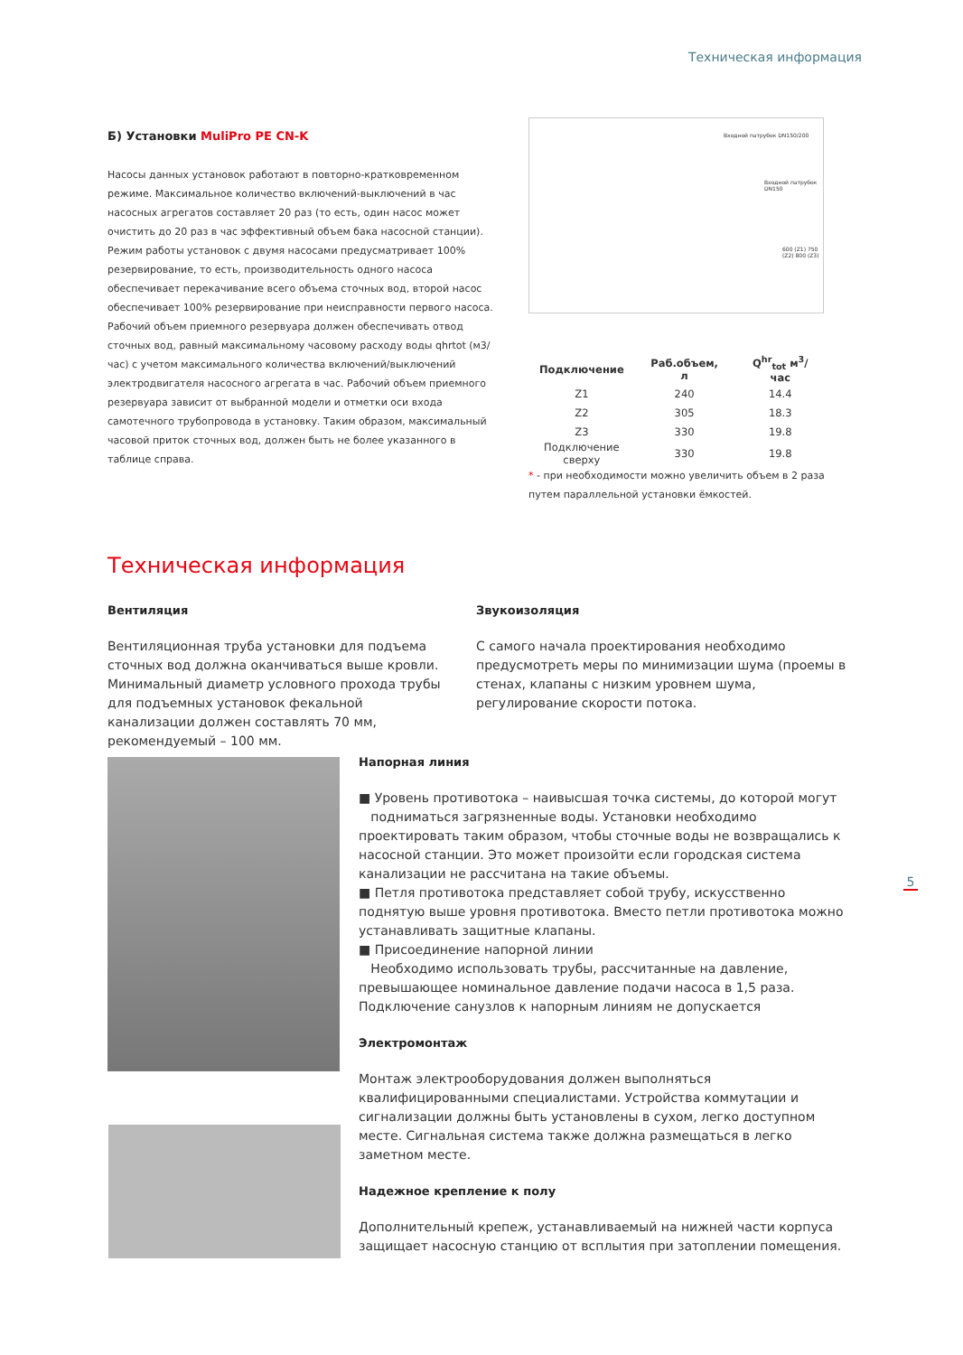Техническая информация
Б) Установки MuliPro PE CN-K
Насосы данных установок работают в повторно-кратковременном режиме. Максимальное количество включений-выключений в час насосных агрегатов составляет 20 раз (то есть, один насос может очистить до 20 раз в час эффективный объем бака насосной станции). Режим работы установок с двумя насосами предусматривает 100% резервирование, то есть, производительность одного насоса обеспечивает перекачивание всего объема сточных вод, второй насос обеспечивает 100% резервирование при неисправности первого насоса.
Рабочий объем приемного резервуара должен обеспечивать отвод сточных вод, равный максимальному часовому расходу воды qhrtot (м3/час) с учетом максимального количества включений/выключений электродвигателя насосного агрегата в час. Рабочий объем приемного резервуара зависит от выбранной модели и отметки оси входа самотечного трубопровода в установку. Таким образом, максимальный часовой приток сточных вод, должен быть не более указанного в таблице справа.
Входной патрубок DN150/200
Входной патрубок DN150
600 (Z1) 750 (Z2) 800 (Z3)
| Подключение | Раб.объем, л | Q<sup>hr</sup><sub>tot</sub> м<sup>3</sup>/час |
| --- | --- | --- |
| Z1 | 240 | 14.4 |
| Z2 | 305 | 18.3 |
| Z3 | 330 | 19.8 |
| Подключение сверху | 330 | 19.8 |
* - при необходимости можно увеличить объем в 2 раза путем параллельной установки ёмкостей.
Техническая информация
Вентиляция
Вентиляционная труба установки для подъема сточных вод должна оканчиваться выше кровли. Минимальный диаметр условного прохода трубы для подъемных установок фекальной канализации должен составлять 70 мм, рекомендуемый – 100 мм.
Звукоизоляция
С самого начала проектирования необходимо предусмотреть меры по минимизации шума (проемы в стенах, клапаны с низким уровнем шума, регулирование скорости потока.
Напорная линия
■ Уровень противотока – наивысшая точка системы, до которой могут
подниматься загрязненные воды. Установки необходимо проектировать таким образом, чтобы сточные воды не возвращались к насосной станции. Это может произойти если городская система канализации не рассчитана на такие объемы.
■ Петля противотока представляет собой трубу, искусственно поднятую выше уровня противотока. Вместо петли противотока можно устанавливать защитные клапаны.
■ Присоединение напорной линии
Необходимо использовать трубы, рассчитанные на давление, превышающее номинальное давление подачи насоса в 1,5 раза. Подключение санузлов к напорным линиям не допускается
Электромонтаж
Монтаж электрооборудования должен выполняться квалифицированными специалистами. Устройства коммутации и сигнализации должны быть установлены в сухом, легко доступном месте. Сигнальная система также должна размещаться в легко заметном месте.
Надежное крепление к полу
Дополнительный крепеж, устанавливаемый на нижней части корпуса защищает насосную станцию от всплытия при затоплении помещения.
5